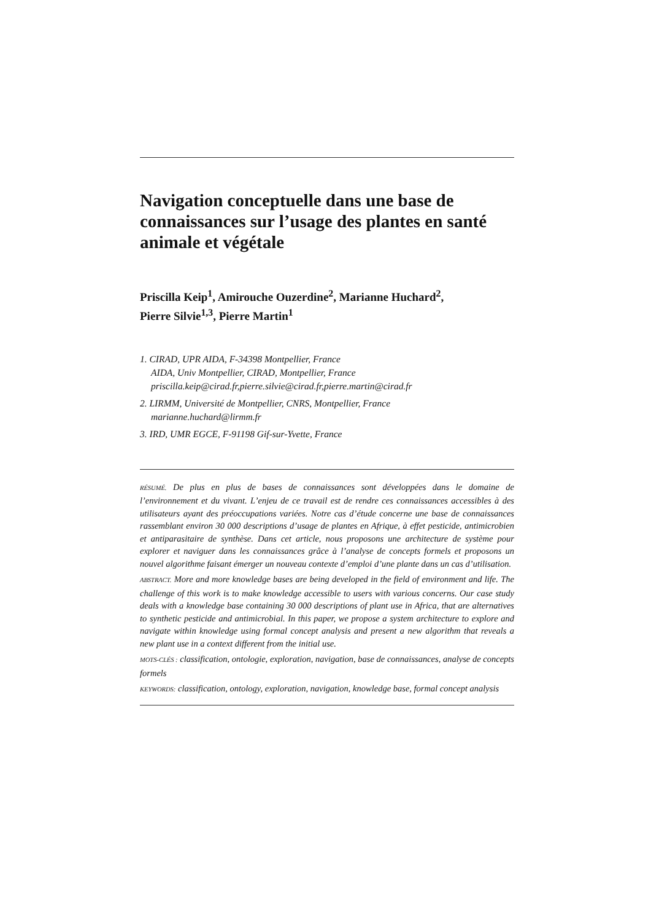Navigation conceptuelle dans une base de connaissances sur l’usage des plantes en santé animale et végétale
Priscilla Keip<sup>1</sup>, Amirouche Ouzerdine<sup>2</sup>, Marianne Huchard<sup>2</sup>,
Pierre Silvie<sup>1,3</sup>, Pierre Martin<sup>1</sup>
1. CIRAD, UPR AIDA, F-34398 Montpellier, France
AIDA, Univ Montpellier, CIRAD, Montpellier, France
priscilla.keip@cirad.fr,pierre.silvie@cirad.fr,pierre.martin@cirad.fr
2. LIRMM, Université de Montpellier, CNRS, Montpellier, France
marianne.huchard@lirmm.fr
3. IRD, UMR EGCE, F-91198 Gif-sur-Yvette, France
RÉSUMÉ. De plus en plus de bases de connaissances sont développées dans le domaine de l’environnement et du vivant. L’enjeu de ce travail est de rendre ces connaissances accessibles à des utilisateurs ayant des préoccupations variées. Notre cas d’étude concerne une base de connaissances rassemblant environ 30 000 descriptions d’usage de plantes en Afrique, à effet pesticide, antimicrobien et antiparasitaire de synthèse. Dans cet article, nous proposons une architecture de système pour explorer et naviguer dans les connaissances grâce à l’analyse de concepts formels et proposons un nouvel algorithme faisant émerger un nouveau contexte d’emploi d’une plante dans un cas d’utilisation.
ABSTRACT. More and more knowledge bases are being developed in the field of environment and life. The challenge of this work is to make knowledge accessible to users with various concerns. Our case study deals with a knowledge base containing 30 000 descriptions of plant use in Africa, that are alternatives to synthetic pesticide and antimicrobial. In this paper, we propose a system architecture to explore and navigate within knowledge using formal concept analysis and present a new algorithm that reveals a new plant use in a context different from the initial use.
MOTS-CLÉS : classification, ontologie, exploration, navigation, base de connaissances, analyse de concepts formels
KEYWORDS: classification, ontology, exploration, navigation, knowledge base, formal concept analysis